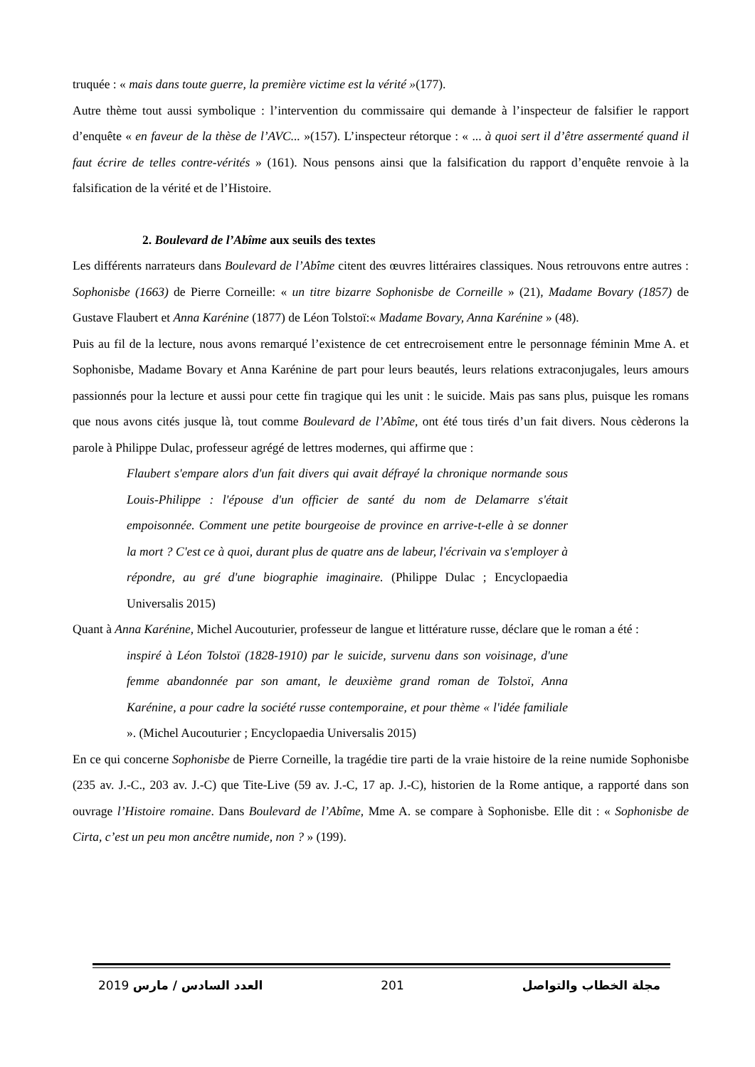truquée : « mais dans toute guerre, la première victime est la vérité »(177).
Autre thème tout aussi symbolique : l’intervention du commissaire qui demande à l’inspecteur de falsifier le rapport d’enquête « en faveur de la thèse de l’AVC... »(157). L’inspecteur rétorque : « ... à quoi sert il d’être assermenté quand il faut écrire de telles contre-vérités » (161). Nous pensons ainsi que la falsification du rapport d’enquête renvoie à la falsification de la vérité et de l’Histoire.
2. Boulevard de l’Abîme aux seuils des textes
Les différents narrateurs dans Boulevard de l’Abîme citent des œuvres littéraires classiques. Nous retrouvons entre autres : Sophonisbe (1663) de Pierre Corneille: « un titre bizarre Sophonisbe de Corneille » (21), Madame Bovary (1857) de Gustave Flaubert et Anna Karénine (1877) de Léon Tolstoï:« Madame Bovary, Anna Karénine » (48).
Puis au fil de la lecture, nous avons remarqué l’existence de cet entrecroisement entre le personnage féminin Mme A. et Sophonisbe, Madame Bovary et Anna Karénine de part pour leurs beautés, leurs relations extraconjugales, leurs amours passionnés pour la lecture et aussi pour cette fin tragique qui les unit : le suicide. Mais pas sans plus, puisque les romans que nous avons cités jusque là, tout comme Boulevard de l’Abîme, ont été tous tirés d’un fait divers. Nous cèderons la parole à Philippe Dulac, professeur agrégé de lettres modernes, qui affirme que :
Flaubert s'empare alors d'un fait divers qui avait défrayé la chronique normande sous Louis-Philippe : l'épouse d'un officier de santé du nom de Delamarre s'était empoisonnée. Comment une petite bourgeoise de province en arrive-t-elle à se donner la mort ? C'est ce à quoi, durant plus de quatre ans de labeur, l'écrivain va s'employer à répondre, au gré d'une biographie imaginaire. (Philippe Dulac ; Encyclopaedia Universalis 2015)
Quant à Anna Karénine, Michel Aucouturier, professeur de langue et littérature russe, déclare que le roman a été :
inspiré à Léon Tolstoï (1828-1910) par le suicide, survenu dans son voisinage, d'une femme abandonnée par son amant, le deuxième grand roman de Tolstoï, Anna Karénine, a pour cadre la société russe contemporaine, et pour thème « l'idée familiale ». (Michel Aucouturier ; Encyclopaedia Universalis 2015)
En ce qui concerne Sophonisbe de Pierre Corneille, la tragédie tire parti de la vraie histoire de la reine numide Sophonisbe (235 av. J.-C., 203 av. J.-C) que Tite-Live (59 av. J.-C, 17 ap. J.-C), historien de la Rome antique, a rapporté dans son ouvrage l’Histoire romaine. Dans Boulevard de l’Abîme, Mme A. se compare à Sophonisbe. Elle dit : « Sophonisbe de Cirta, c’est un peu mon ancêtre numide, non ? » (199).
2019 العدد السادس / مارس 201 مجلة الخطاب والتواصل